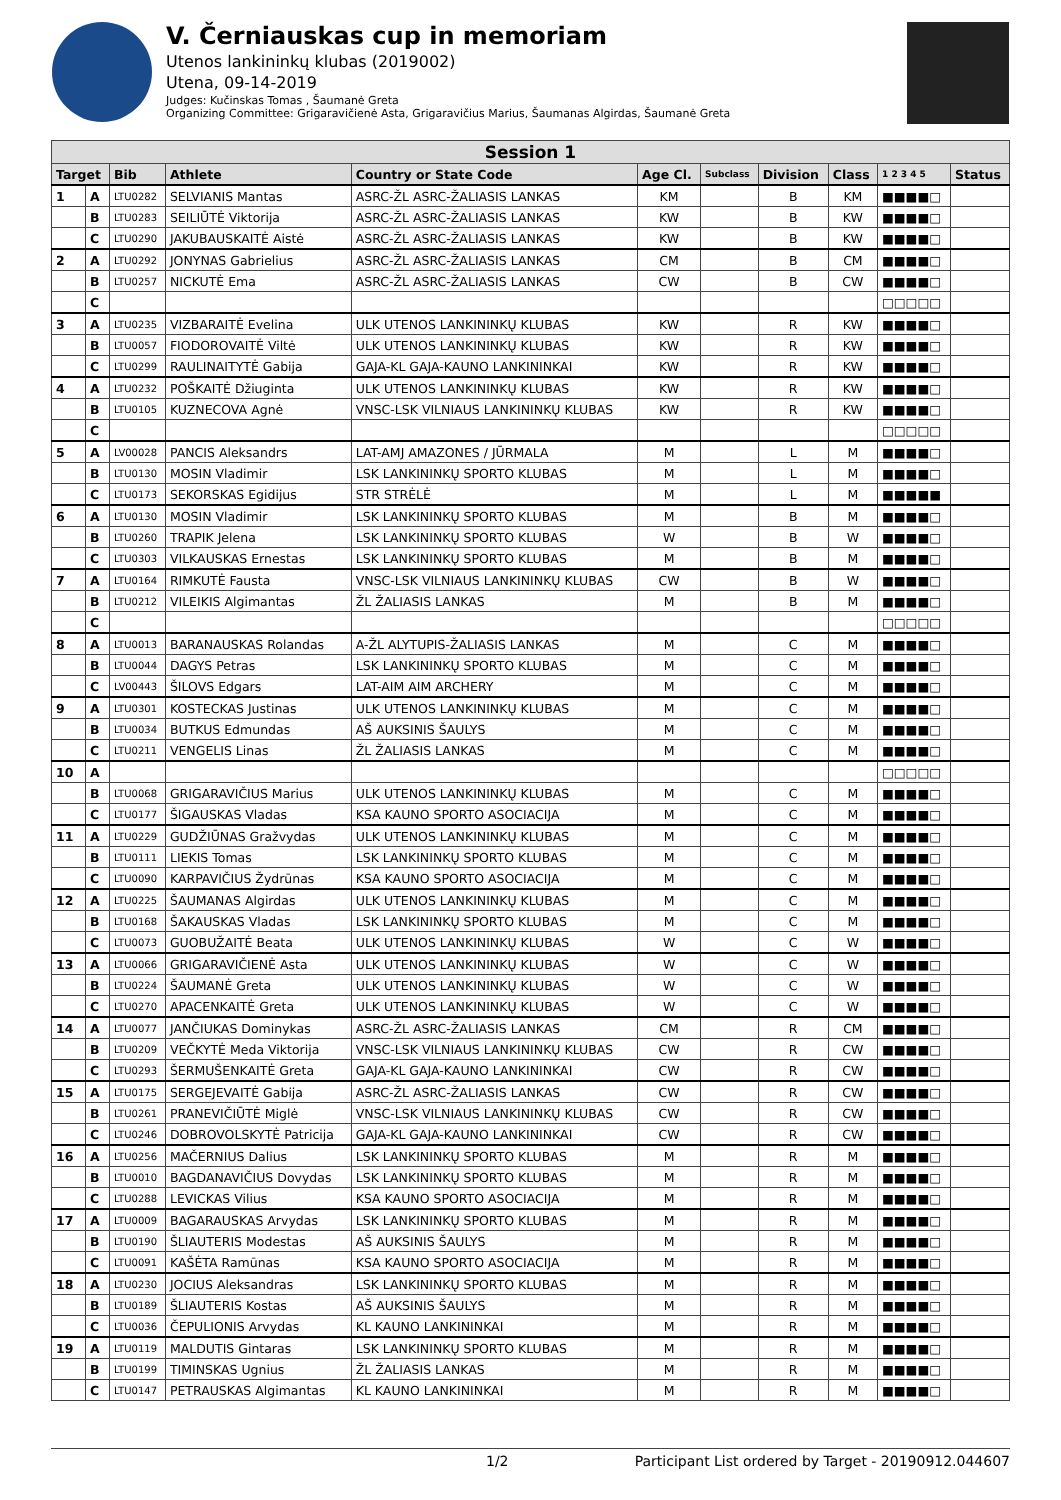V. Černiauskas cup in memoriam
Utenos lankininkų klubas (2019002)
Utena, 09-14-2019
Judges: Kučinskas Tomas , Šaumanė Greta
Organizing Committee: Grigaravičienė Asta, Grigaravičius Marius, Šaumanas Algirdas, Šaumanė Greta
| Session 1 | | | | | | | | | | |
| Target | | Bib | Athlete | Country or State Code | Age Cl. | Subclass | Division | Class | 1 2 3 4 5 | Status |
| 1 | A | LTU0282 | SELVIANIS Mantas | ASRC-ŽL ASRC-ŽALIASIS LANKAS | KM | | B | KM | ■■■■□ | |
| | B | LTU0283 | SEILIŪTĖ Viktorija | ASRC-ŽL ASRC-ŽALIASIS LANKAS | KW | | B | KW | ■■■■□ | |
| | C | LTU0290 | JAKUBAUSKAITĖ Aistė | ASRC-ŽL ASRC-ŽALIASIS LANKAS | KW | | B | KW | ■■■■□ | |
| 2 | A | LTU0292 | JONYNAS Gabrielius | ASRC-ŽL ASRC-ŽALIASIS LANKAS | CM | | B | CM | ■■■■□ | |
| | B | LTU0257 | NICKUTĖ Ema | ASRC-ŽL ASRC-ŽALIASIS LANKAS | CW | | B | CW | ■■■■□ | |
| | C | | | | | | | | □□□□□ | |
| 3 | A | LTU0235 | VIZBARAITĖ Evelina | ULK UTENOS LANKININKŲ KLUBAS | KW | | R | KW | ■■■■□ | |
| | B | LTU0057 | FIODOROVAITĖ Viltė | ULK UTENOS LANKININKŲ KLUBAS | KW | | R | KW | ■■■■□ | |
| | C | LTU0299 | RAULINAITYTĖ Gabija | GAJA-KL GAJA-KAUNO LANKININKAI | KW | | R | KW | ■■■■□ | |
| 4 | A | LTU0232 | POŠKAITĖ Džiuginta | ULK UTENOS LANKININKŲ KLUBAS | KW | | R | KW | ■■■■□ | |
| | B | LTU0105 | KUZNECOVA Agnė | VNSC-LSK VILNIAUS LANKININKŲ KLUBAS | KW | | R | KW | ■■■■□ | |
| | C | | | | | | | | □□□□□ | |
| 5 | A | LV00028 | PANCIS Aleksandrs | LAT-AMJ AMAZONES / JŪRMALA | M | | L | M | ■■■■□ | |
| | B | LTU0130 | MOSIN Vladimir | LSK LANKININKŲ SPORTO KLUBAS | M | | L | M | ■■■■□ | |
| | C | LTU0173 | SEKORSKAS Egidijus | STR STRĖLĖ | M | | L | M | ■■■■■ | |
| 6 | A | LTU0130 | MOSIN Vladimir | LSK LANKININKŲ SPORTO KLUBAS | M | | B | M | ■■■■□ | |
| | B | LTU0260 | TRAPIK Jelena | LSK LANKININKŲ SPORTO KLUBAS | W | | B | W | ■■■■□ | |
| | C | LTU0303 | VILKAUSKAS Ernestas | LSK LANKININKŲ SPORTO KLUBAS | M | | B | M | ■■■■□ | |
| 7 | A | LTU0164 | RIMKUTĖ Fausta | VNSC-LSK VILNIAUS LANKININKŲ KLUBAS | CW | | B | W | ■■■■□ | |
| | B | LTU0212 | VILEIKIS Algimantas | ŽL ŽALIASIS LANKAS | M | | B | M | ■■■■□ | |
| | C | | | | | | | | □□□□□ | |
| 8 | A | LTU0013 | BARANAUSKAS Rolandas | A-ŽL ALYTUPIS-ŽALIASIS LANKAS | M | | C | M | ■■■■□ | |
| | B | LTU0044 | DAGYS Petras | LSK LANKININKŲ SPORTO KLUBAS | M | | C | M | ■■■■□ | |
| | C | LV00443 | ŠILOVS Edgars | LAT-AIM AIM ARCHERY | M | | C | M | ■■■■□ | |
| 9 | A | LTU0301 | KOSTECKAS Justinas | ULK UTENOS LANKININKŲ KLUBAS | M | | C | M | ■■■■□ | |
| | B | LTU0034 | BUTKUS Edmundas | AŠ AUKSINIS ŠAULYS | M | | C | M | ■■■■□ | |
| | C | LTU0211 | VENGELIS Linas | ŽL ŽALIASIS LANKAS | M | | C | M | ■■■■□ | |
| 10 | A | | | | | | | | □□□□□ | |
| | B | LTU0068 | GRIGARAVIČIUS Marius | ULK UTENOS LANKININKŲ KLUBAS | M | | C | M | ■■■■□ | |
| | C | LTU0177 | ŠIGAUSKAS Vladas | KSA KAUNO SPORTO ASOCIACIJA | M | | C | M | ■■■■□ | |
| 11 | A | LTU0229 | GUDŽIŪNAS Gražvydas | ULK UTENOS LANKININKŲ KLUBAS | M | | C | M | ■■■■□ | |
| | B | LTU0111 | LIEKIS Tomas | LSK LANKININKŲ SPORTO KLUBAS | M | | C | M | ■■■■□ | |
| | C | LTU0090 | KARPAVIČIUS Žydrūnas | KSA KAUNO SPORTO ASOCIACIJA | M | | C | M | ■■■■□ | |
| 12 | A | LTU0225 | ŠAUMANAS Algirdas | ULK UTENOS LANKININKŲ KLUBAS | M | | C | M | ■■■■□ | |
| | B | LTU0168 | ŠAKAUSKAS Vladas | LSK LANKININKŲ SPORTO KLUBAS | M | | C | M | ■■■■□ | |
| | C | LTU0073 | GUOBUŽAITĖ Beata | ULK UTENOS LANKININKŲ KLUBAS | W | | C | W | ■■■■□ | |
| 13 | A | LTU0066 | GRIGARAVIČIENĖ Asta | ULK UTENOS LANKININKŲ KLUBAS | W | | C | W | ■■■■□ | |
| | B | LTU0224 | ŠAUMANĖ Greta | ULK UTENOS LANKININKŲ KLUBAS | W | | C | W | ■■■■□ | |
| | C | LTU0270 | APACENKAITĖ Greta | ULK UTENOS LANKININKŲ KLUBAS | W | | C | W | ■■■■□ | |
| 14 | A | LTU0077 | JANČIUKAS Dominykas | ASRC-ŽL ASRC-ŽALIASIS LANKAS | CM | | R | CM | ■■■■□ | |
| | B | LTU0209 | VEČKYTĖ Meda Viktorija | VNSC-LSK VILNIAUS LANKININKŲ KLUBAS | CW | | R | CW | ■■■■□ | |
| | C | LTU0293 | ŠERMUŠENKAITĖ Greta | GAJA-KL GAJA-KAUNO LANKININKAI | CW | | R | CW | ■■■■□ | |
| 15 | A | LTU0175 | SERGEJEVAITĖ Gabija | ASRC-ŽL ASRC-ŽALIASIS LANKAS | CW | | R | CW | ■■■■□ | |
| | B | LTU0261 | PRANEVIČIŪTĖ Miglė | VNSC-LSK VILNIAUS LANKININKŲ KLUBAS | CW | | R | CW | ■■■■□ | |
| | C | LTU0246 | DOBROVOLSKYTĖ Patricija | GAJA-KL GAJA-KAUNO LANKININKAI | CW | | R | CW | ■■■■□ | |
| 16 | A | LTU0256 | MAČERNIUS Dalius | LSK LANKININKŲ SPORTO KLUBAS | M | | R | M | ■■■■□ | |
| | B | LTU0010 | BAGDANAVIČIUS Dovydas | LSK LANKININKŲ SPORTO KLUBAS | M | | R | M | ■■■■□ | |
| | C | LTU0288 | LEVICKAS Vilius | KSA KAUNO SPORTO ASOCIACIJA | M | | R | M | ■■■■□ | |
| 17 | A | LTU0009 | BAGARAUSKAS Arvydas | LSK LANKININKŲ SPORTO KLUBAS | M | | R | M | ■■■■□ | |
| | B | LTU0190 | ŠLIAUTERIS Modestas | AŠ AUKSINIS ŠAULYS | M | | R | M | ■■■■□ | |
| | C | LTU0091 | KAŠĖTA Ramūnas | KSA KAUNO SPORTO ASOCIACIJA | M | | R | M | ■■■■□ | |
| 18 | A | LTU0230 | JOCIUS Aleksandras | LSK LANKININKŲ SPORTO KLUBAS | M | | R | M | ■■■■□ | |
| | B | LTU0189 | ŠLIAUTERIS Kostas | AŠ AUKSINIS ŠAULYS | M | | R | M | ■■■■□ | |
| | C | LTU0036 | ČEPULIONIS Arvydas | KL KAUNO LANKININKAI | M | | R | M | ■■■■□ | |
| 19 | A | LTU0119 | MALDUTIS Gintaras | LSK LANKININKŲ SPORTO KLUBAS | M | | R | M | ■■■■□ | |
| | B | LTU0199 | TIMINSKAS Ugnius | ŽL ŽALIASIS LANKAS | M | | R | M | ■■■■□ | |
| | C | LTU0147 | PETRAUSKAS Algimantas | KL KAUNO LANKININKAI | M | | R | M | ■■■■□ | |
1/2 Participant List ordered by Target - 20190912.044607